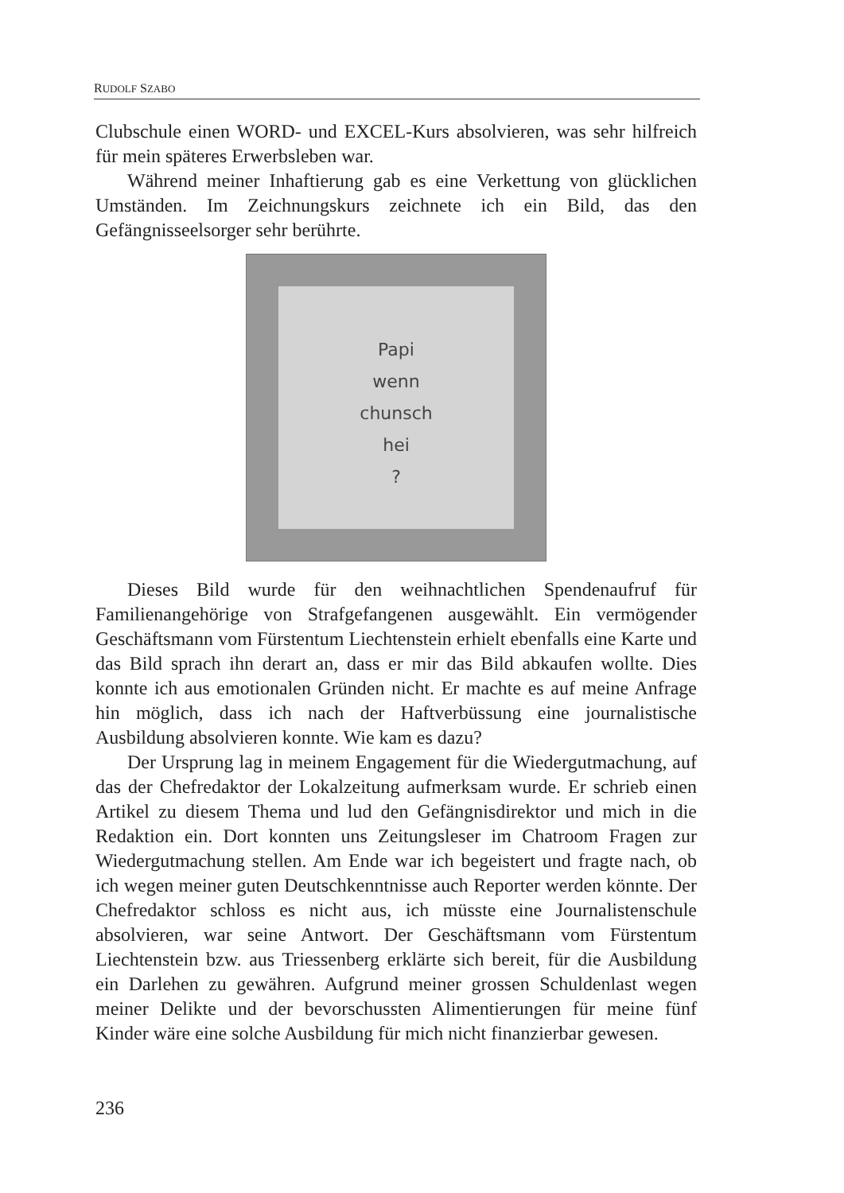RUDOLF SZABO
Clubschule einen WORD- und EXCEL-Kurs absolvieren, was sehr hilfreich für mein späteres Erwerbsleben war.
Während meiner Inhaftierung gab es eine Verkettung von glücklichen Umständen. Im Zeichnungskurs zeichnete ich ein Bild, das den Gefängnisseelsorger sehr berührte.
Papi
wenn
chunsch
hei
?
Dieses Bild wurde für den weihnachtlichen Spendenaufruf für Familienangehörige von Strafgefangenen ausgewählt. Ein vermögender Geschäftsmann vom Fürstentum Liechtenstein erhielt ebenfalls eine Karte und das Bild sprach ihn derart an, dass er mir das Bild abkaufen wollte. Dies konnte ich aus emotionalen Gründen nicht. Er machte es auf meine Anfrage hin möglich, dass ich nach der Haftverbüssung eine journalistische Ausbildung absolvieren konnte. Wie kam es dazu?
Der Ursprung lag in meinem Engagement für die Wiedergutmachung, auf das der Chefredaktor der Lokalzeitung aufmerksam wurde. Er schrieb einen Artikel zu diesem Thema und lud den Gefängnisdirektor und mich in die Redaktion ein. Dort konnten uns Zeitungsleser im Chatroom Fragen zur Wiedergutmachung stellen. Am Ende war ich begeistert und fragte nach, ob ich wegen meiner guten Deutschkenntnisse auch Reporter werden könnte. Der Chefredaktor schloss es nicht aus, ich müsste eine Journalistenschule absolvieren, war seine Antwort. Der Geschäftsmann vom Fürstentum Liechtenstein bzw. aus Triessenberg erklärte sich bereit, für die Ausbildung ein Darlehen zu gewähren. Aufgrund meiner grossen Schuldenlast wegen meiner Delikte und der bevorschussten Alimentierungen für meine fünf Kinder wäre eine solche Ausbildung für mich nicht finanzierbar gewesen.
236